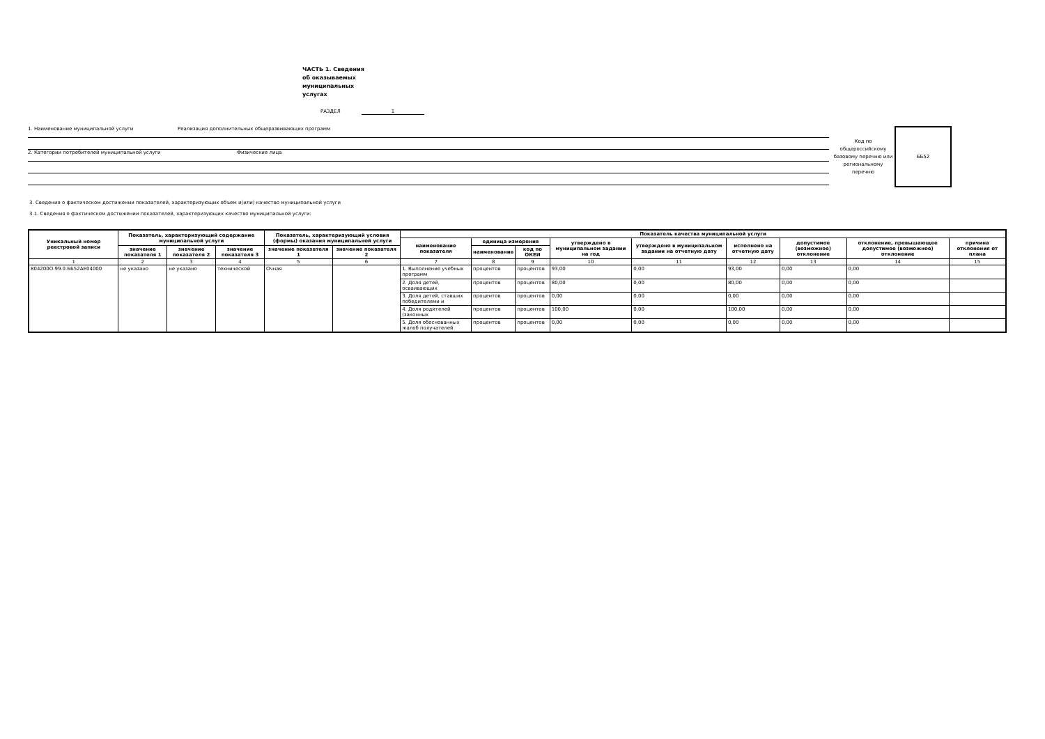ЧАСТЬ 1. Сведения об оказываемых муниципальных услугах
РАЗДЕЛ 1
1. Наименование муниципальной услуги Реализация дополнительных общеразвивающих программ
2. Категории потребителей муниципальной услуги Физические лица
Код по общероссийскому базовому перечню или региональному перечню
ББ52
3. Сведения о фактическом достижении показателей, характеризующих объем и(или) качество муниципальной услуги
3.1. Сведения о фактическом достижении показателей, характеризующих качество муниципальной услуги:
| Уникальный номер реестровой записи | Показатель, характеризующий содержание муниципальной услуги | | | Показатель, характеризующий условия (формы) оказания муниципальной услуги | | Показатель качества муниципальной услуги | | | | | | | | |
| --- | --- | --- | --- | --- | --- | --- | --- | --- | --- | --- | --- | --- | --- | --- |
| | | | | | | наименование показателя | единица измерения | | утверждено в муниципальном задании на год | утверждено в муниципальном задании на отчетную дату | исполнено на отчетную дату | допустимое (возможное) отклонение | отклонение, превышающее допустимое (возможное) отклонение | причина отклонения от плана |
| | значение показателя 1 | значение показателя 2 | значение показателя 3 | значение показателя 1 | значение показателя 2 | | наименование | код по ОКЕИ | | | | | | |
| 1 | 2 | 3 | 4 | 5 | 6 | 7 | 8 | 9 | 10 | 11 | 12 | 13 | 14 | 15 |
| 804200О.99.0.ББ52АЕ04000 | не указано | не указано | технической | Очная | | 1. Выполнение учебных программ | процентов | процентов | 93,00 | 0,00 | 93,00 | 0,00 | 0,00 | |
| | | | | | | 2. Доля детей, осваивающих | процентов | процентов | 80,00 | 0,00 | 80,00 | 0,00 | 0,00 | |
| | | | | | | 3. Доля детей, ставших победителями и | процентов | процентов | 0,00 | 0,00 | 0,00 | 0,00 | 0,00 | |
| | | | | | | 4. Доля родителей (законных | процентов | процентов | 100,00 | 0,00 | 100,00 | 0,00 | 0,00 | |
| | | | | | | 5. Доля обоснованных жалоб получателей | процентов | процентов | 0,00 | 0,00 | 0,00 | 0,00 | 0,00 | |